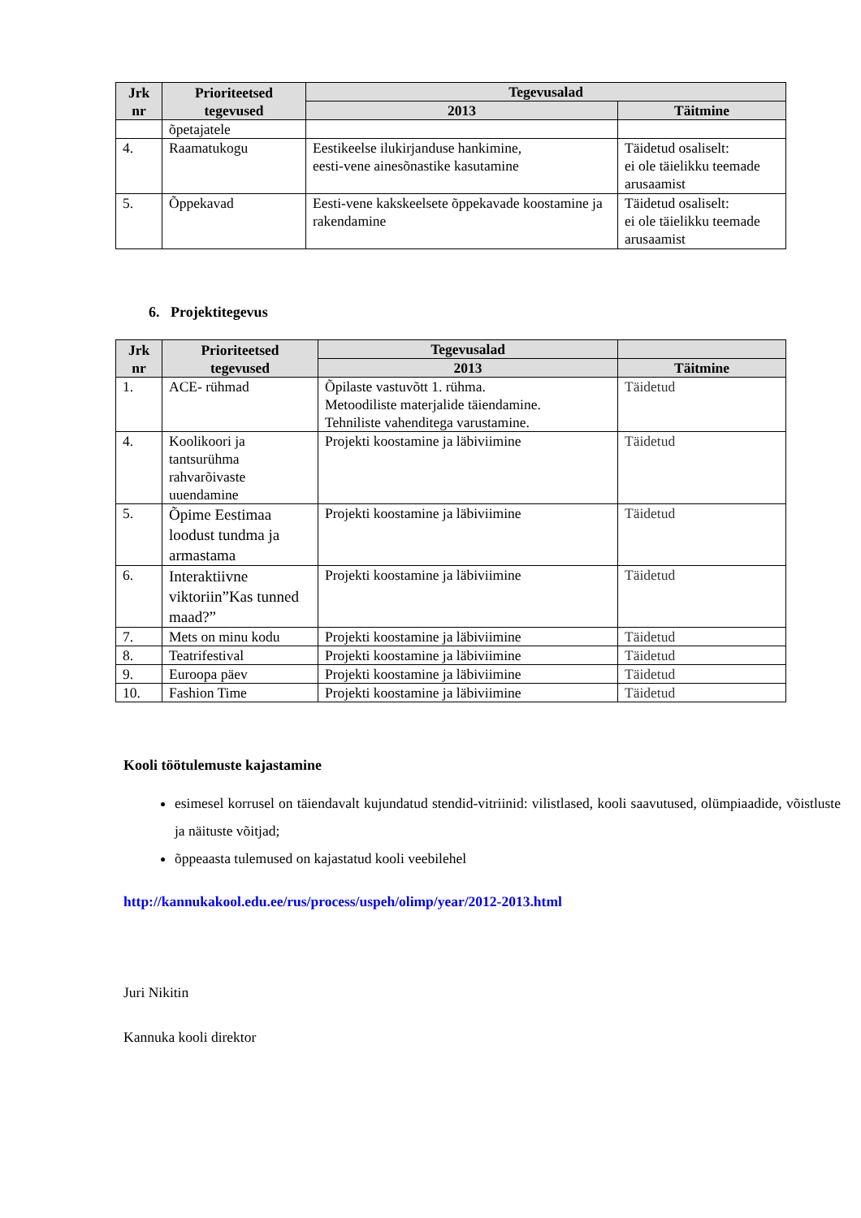| Jrk nr | Prioriteetsed tegevused | Tegevusalad | |
| --- | --- | --- | --- |
| | | 2013 | Täitmine |
| | õpetajatele | | |
| 4. | Raamatukogu | Eestikeelse ilukirjanduse hankimine, eesti-vene ainesõnastike kasutamine | Täidetud osaliselt: ei ole täielikku teemade arusaamist |
| 5. | Õppekavad | Eesti-vene kakskeelsete õppekavade koostamine ja rakendamine | Täidetud osaliselt: ei ole täielikku teemade arusaamist |
6. Projektitegevus
| Jrk nr | Prioriteetsed tegevused | Tegevusalad | |
| --- | --- | --- | --- |
| | | 2013 | Täitmine |
| 1. | ACE- rühmad | Õpilaste vastuvõtt 1. rühma. Metoodiliste materjalide täiendamine. Tehniliste vahenditega varustamine. | Täidetud |
| 4. | Koolikoori ja tantsurühma rahvarõivaste uuendamine | Projekti koostamine ja läbiviimine | Täidetud |
| 5. | Õpime Eestimaa loodust tundma ja armastama | Projekti koostamine ja läbiviimine | Täidetud |
| 6. | Interaktiivne viktoriin”Kas tunned maad?” | Projekti koostamine ja läbiviimine | Täidetud |
| 7. | Mets on minu kodu | Projekti koostamine ja läbiviimine | Täidetud |
| 8. | Teatrifestival | Projekti koostamine ja läbiviimine | Täidetud |
| 9. | Euroopa päev | Projekti koostamine ja läbiviimine | Täidetud |
| 10. | Fashion Time | Projekti koostamine ja läbiviimine | Täidetud |
Kooli töötulemuste kajastamine
esimesel korrusel on täiendavalt kujundatud stendid-vitriinid: vilistlased, kooli saavutused, olümpiaadide, võistluste ja näituste võitjad;
õppeaasta tulemused on kajastatud kooli veebilehel
http://kannukakool.edu.ee/rus/process/uspeh/olimp/year/2012-2013.html
Juri Nikitin
Kannuka kooli direktor